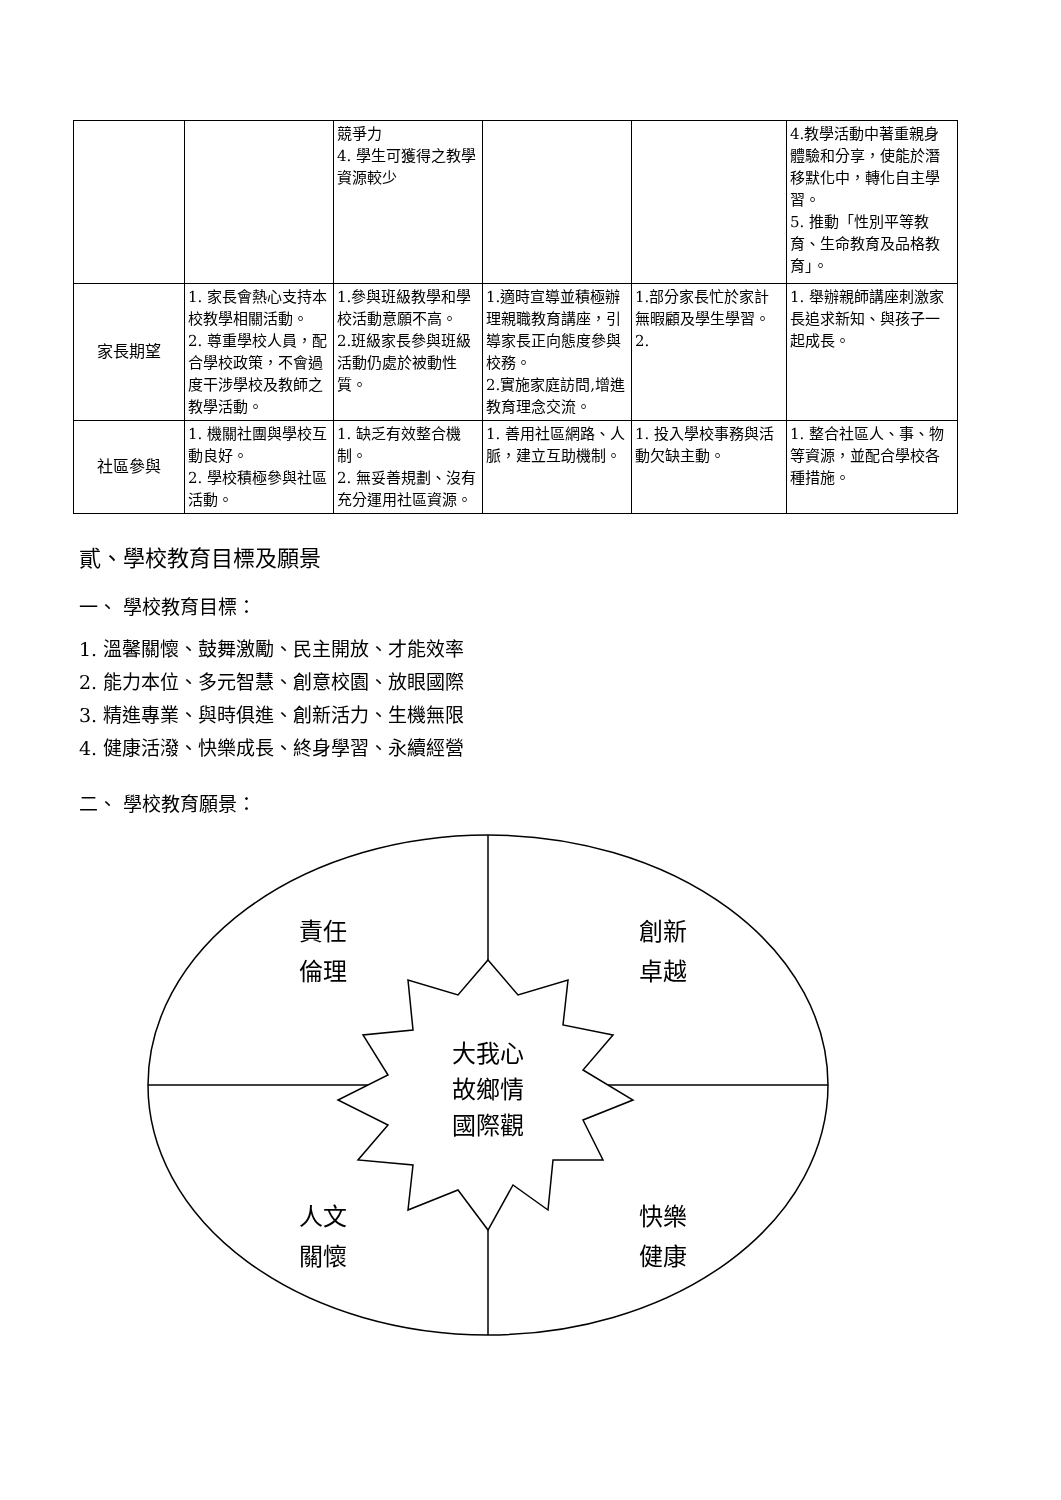| | | 競爭力 4. 學生可獲得之教學資源較少 | | | 4.教學活動中著重親身體驗和分享，使能於潛移默化中，轉化自主學習。 5. 推動「性別平等教育、生命教育及品格教育」。 |
| 家長期望 | 1. 家長會熱心支持本校教學相關活動。 2. 尊重學校人員，配合學校政策，不會過度干涉學校及教師之教學活動。 | 1.參與班級教學和學校活動意願不高。 2.班級家長參與班級活動仍處於被動性質。 | 1.適時宣導並積極辦理親職教育講座，引導家長正向態度參與校務。 2.實施家庭訪問,增進教育理念交流。 | 1.部分家長忙於家計無暇顧及學生學習。 2. | 1. 舉辦親師講座刺激家長追求新知、與孩子一起成長。 |
| 社區參與 | 1. 機關社團與學校互動良好。 2. 學校積極參與社區活動。 | 1. 缺乏有效整合機制。 2. 無妥善規劃、沒有充分運用社區資源。 | 1. 善用社區網路、人脈，建立互助機制。 | 1. 投入學校事務與活動欠缺主動。 | 1. 整合社區人、事、物等資源，並配合學校各種措施。 |
貳、學校教育目標及願景
一、 學校教育目標：
1. 溫馨關懷、鼓舞激勵、民主開放、才能效率
2. 能力本位、多元智慧、創意校園、放眼國際
3. 精進專業、與時俱進、創新活力、生機無限
4. 健康活潑、快樂成長、終身學習、永續經營
二、 學校教育願景：
大我心
故鄉情
國際觀
責任
倫理
創新
卓越
人文
關懷
快樂
健康